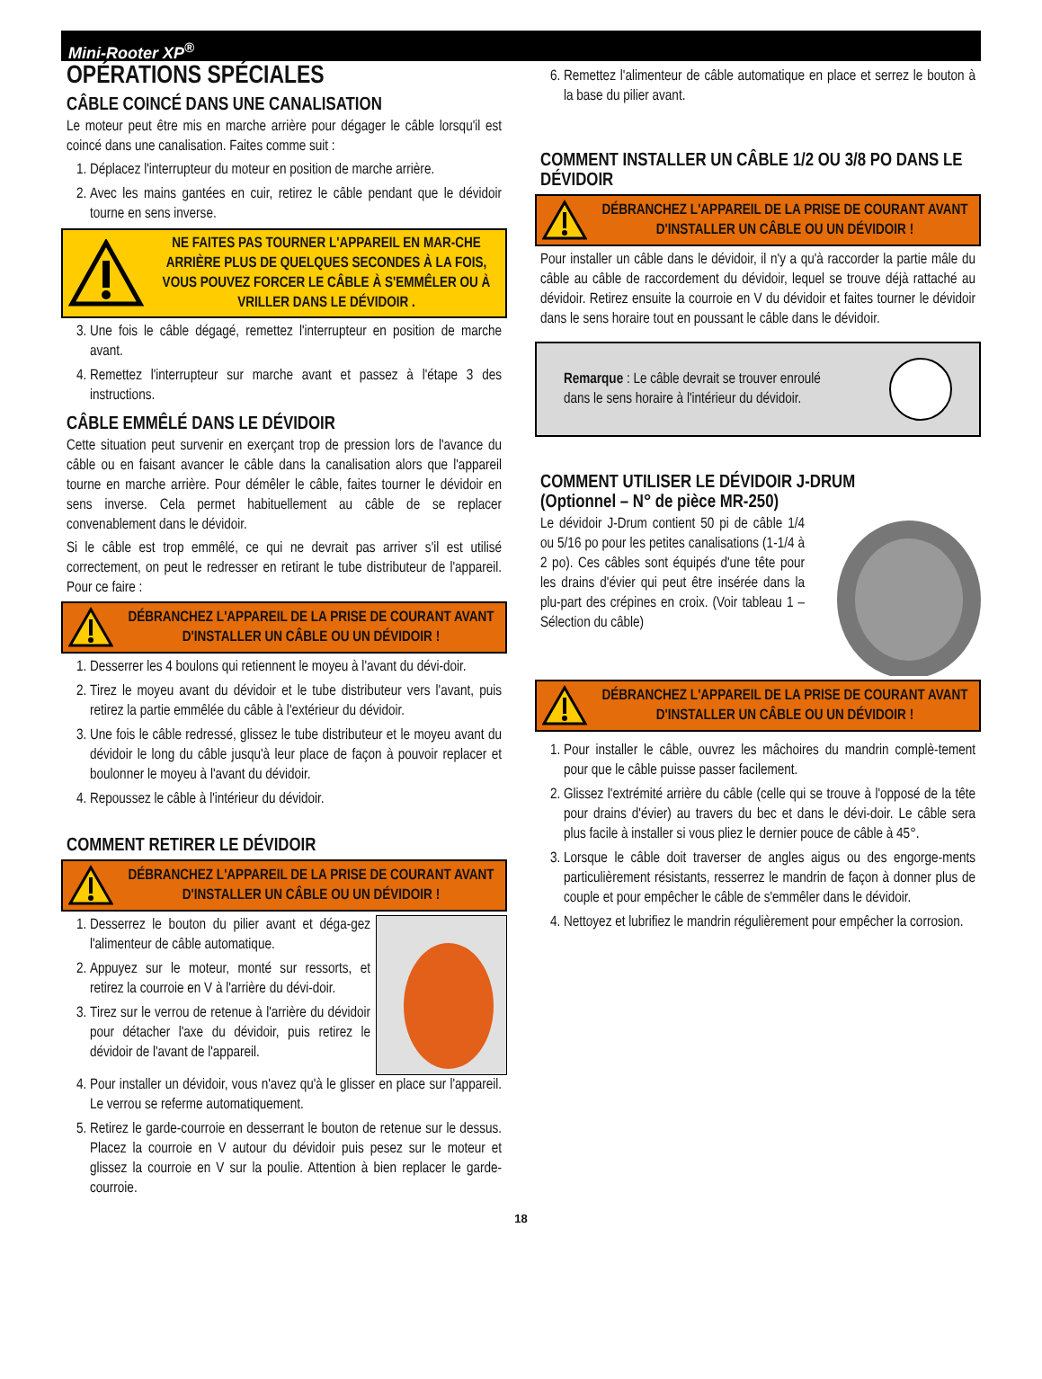Mini-Rooter XP<sup>®</sup>
OPÉRATIONS SPÉCIALES
CÂBLE COINCÉ DANS UNE CANALISATION
Le moteur peut être mis en marche arrière pour dégager le câble lorsqu'il est coincé dans une canalisation. Faites comme suit :
1. Déplacez l'interrupteur du moteur en position de marche arrière.
2. Avec les mains gantées en cuir, retirez le câble pendant que le dévidoir tourne en sens inverse.
NE FAITES PAS TOURNER L'APPAREIL EN MAR-CHE ARRIÈRE PLUS DE QUELQUES SECONDES À LA FOIS, VOUS POUVEZ FORCER LE CÂBLE À S'EMMÊLER OU À VRILLER DANS LE DÉVIDOIR .
3. Une fois le câble dégagé, remettez l'interrupteur en position de marche avant.
4. Remettez l'interrupteur sur marche avant et passez à l'étape 3 des instructions.
CÂBLE EMMÊLÉ DANS LE DÉVIDOIR
Cette situation peut survenir en exerçant trop de pression lors de l'avance du câble ou en faisant avancer le câble dans la canalisation alors que l'appareil tourne en marche arrière. Pour démêler le câble, faites tourner le dévidoir en sens inverse. Cela permet habituellement au câble de se replacer convenablement dans le dévidoir.
Si le câble est trop emmêlé, ce qui ne devrait pas arriver s'il est utilisé correctement, on peut le redresser en retirant le tube distributeur de l'appareil. Pour ce faire :
DÉBRANCHEZ L'APPAREIL DE LA PRISE DE COURANT AVANT D'INSTALLER UN CÂBLE OU UN DÉVIDOIR !
1. Desserrer les 4 boulons qui retiennent le moyeu à l'avant du dévi-doir.
2. Tirez le moyeu avant du dévidoir et le tube distributeur vers l'avant, puis retirez la partie emmêlée du câble à l'extérieur du dévidoir.
3. Une fois le câble redressé, glissez le tube distributeur et le moyeu avant du dévidoir le long du câble jusqu'à leur place de façon à pouvoir replacer et boulonner le moyeu à l'avant du dévidoir.
4. Repoussez le câble à l'intérieur du dévidoir.
COMMENT RETIRER LE DÉVIDOIR
DÉBRANCHEZ L'APPAREIL DE LA PRISE DE COURANT AVANT D'INSTALLER UN CÂBLE OU UN DÉVIDOIR !
1. Desserrez le bouton du pilier avant et déga-gez l'alimenteur de câble automatique.
2. Appuyez sur le moteur, monté sur ressorts, et retirez la courroie en V à l'arrière du dévi-doir.
3. Tirez sur le verrou de retenue à l'arrière du dévidoir pour détacher l'axe du dévidoir, puis retirez le dévidoir de l'avant de l'appareil.
4. Pour installer un dévidoir, vous n'avez qu'à le glisser en place sur l'appareil. Le verrou se referme automatiquement.
5. Retirez le garde-courroie en desserrant le bouton de retenue sur le dessus. Placez la courroie en V autour du dévidoir puis pesez sur le moteur et glissez la courroie en V sur la poulie. Attention à bien replacer le garde-courroie.
6. Remettez l'alimenteur de câble automatique en place et serrez le bouton à la base du pilier avant.
COMMENT INSTALLER UN CÂBLE 1/2 OU 3/8 PO DANS LE DÉVIDOIR
DÉBRANCHEZ L'APPAREIL DE LA PRISE DE COURANT AVANT D'INSTALLER UN CÂBLE OU UN DÉVIDOIR !
Pour installer un câble dans le dévidoir, il n'y a qu'à raccorder la partie mâle du câble au câble de raccordement du dévidoir, lequel se trouve déjà rattaché au dévidoir. Retirez ensuite la courroie en V du dévidoir et faites tourner le dévidoir dans le sens horaire tout en poussant le câble dans le dévidoir.
Remarque : Le câble devrait se trouver enroulé
dans le sens horaire à l'intérieur du dévidoir.
COMMENT UTILISER LE DÉVIDOIR J-DRUM
(Optionnel – N° de pièce MR-250)
Le dévidoir J-Drum contient 50 pi de câble 1/4 ou 5/16 po pour les petites canalisations (1-1/4 à 2 po). Ces câbles sont équipés d'une tête pour les drains d'évier qui peut être insérée dans la plu-part des crépines en croix. (Voir tableau 1 –Sélection du câble)
DÉBRANCHEZ L'APPAREIL DE LA PRISE DE COURANT AVANT D'INSTALLER UN CÂBLE OU UN DÉVIDOIR !
1. Pour installer le câble, ouvrez les mâchoires du mandrin complè-tement pour que le câble puisse passer facilement.
2. Glissez l'extrémité arrière du câble (celle qui se trouve à l'opposé de la tête pour drains d'évier) au travers du bec et dans le dévi-doir. Le câble sera plus facile à installer si vous pliez le dernier pouce de câble à 45°.
3. Lorsque le câble doit traverser de angles aigus ou des engorge-ments particulièrement résistants, resserrez le mandrin de façon à donner plus de couple et pour empêcher le câble de s'emmêler dans le dévidoir.
4. Nettoyez et lubrifiez le mandrin régulièrement pour empêcher la corrosion.
18